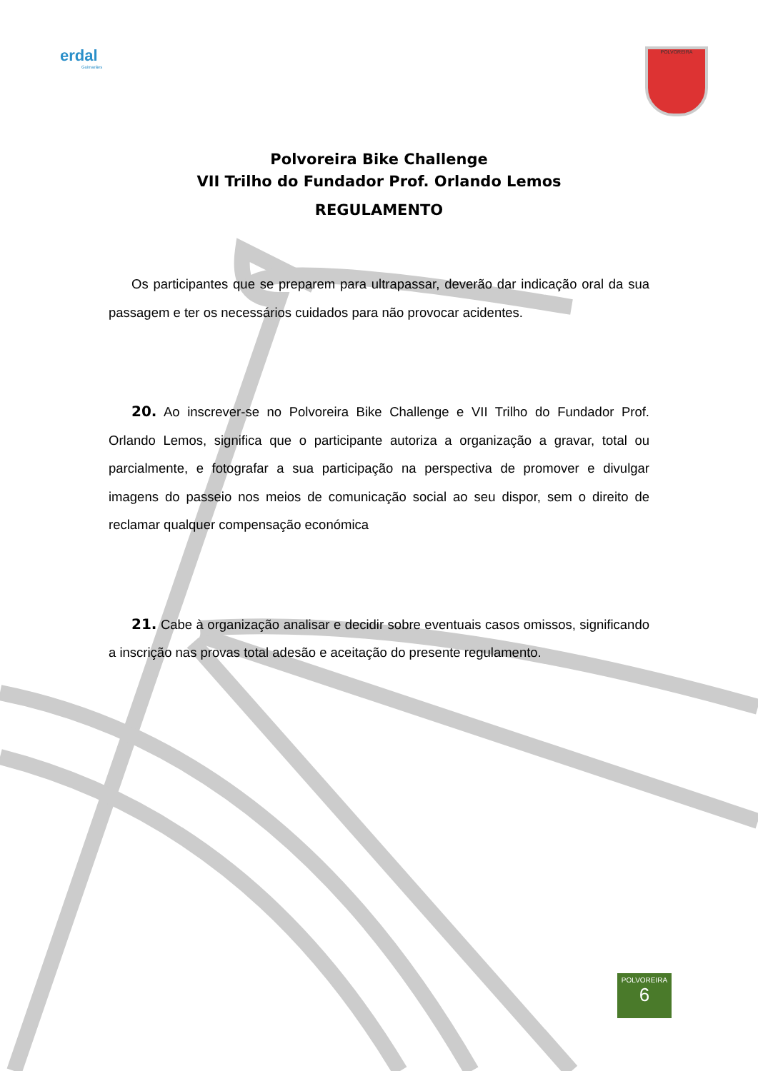erdal
Guimarães
POLVOREIRA
Polvoreira Bike Challenge
VII Trilho do Fundador Prof. Orlando Lemos
REGULAMENTO
Os participantes que se preparem para ultrapassar, deverão dar indicação oral da sua passagem e ter os necessários cuidados para não provocar acidentes.
20. Ao inscrever-se no Polvoreira Bike Challenge e VII Trilho do Fundador Prof. Orlando Lemos, significa que o participante autoriza a organização a gravar, total ou parcialmente, e fotografar a sua participação na perspectiva de promover e divulgar imagens do passeio nos meios de comunicação social ao seu dispor, sem o direito de reclamar qualquer compensação económica
21. Cabe à organização analisar e decidir sobre eventuais casos omissos, significando a inscrição nas provas total adesão e aceitação do presente regulamento.
POLVOREIRA
6